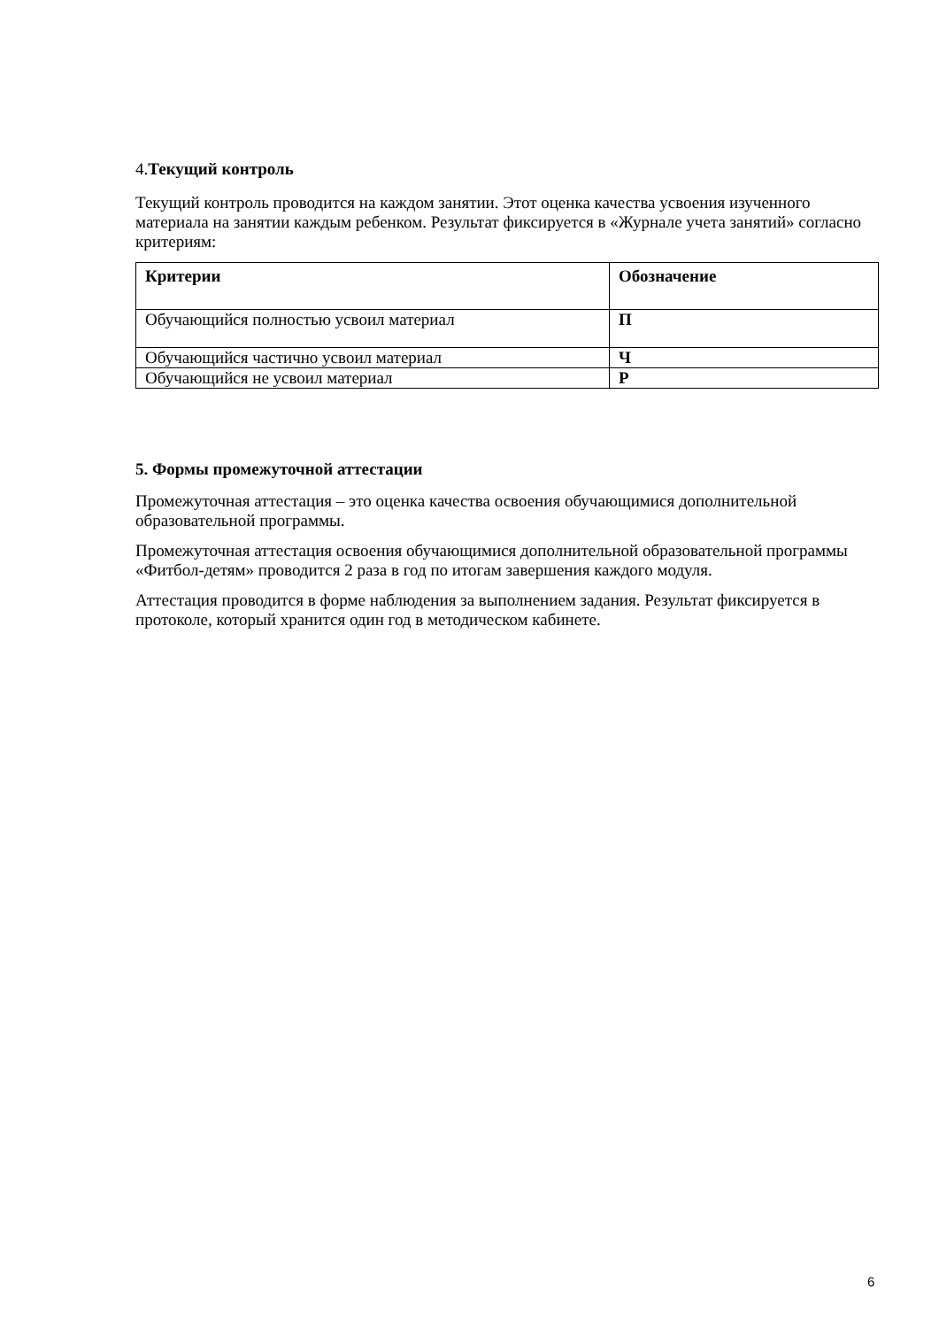4.Текущий контроль
Текущий контроль проводится на каждом занятии. Этот оценка качества усвоения изученного материала на занятии каждым ребенком. Результат фиксируется в «Журнале учета занятий» согласно критериям:
| Критерии | Обозначение |
| --- | --- |
| Обучающийся полностью усвоил материал | П |
| Обучающийся частично усвоил материал | Ч |
| Обучающийся не усвоил материал | Р |
5. Формы промежуточной аттестации
Промежуточная аттестация – это оценка качества освоения обучающимися дополнительной образовательной программы.
Промежуточная аттестация освоения обучающимися дополнительной образовательной программы «Фитбол-детям» проводится 2 раза в год по итогам завершения каждого модуля.
Аттестация проводится в форме наблюдения за выполнением задания. Результат фиксируется в протоколе, который хранится один год в методическом кабинете.
6